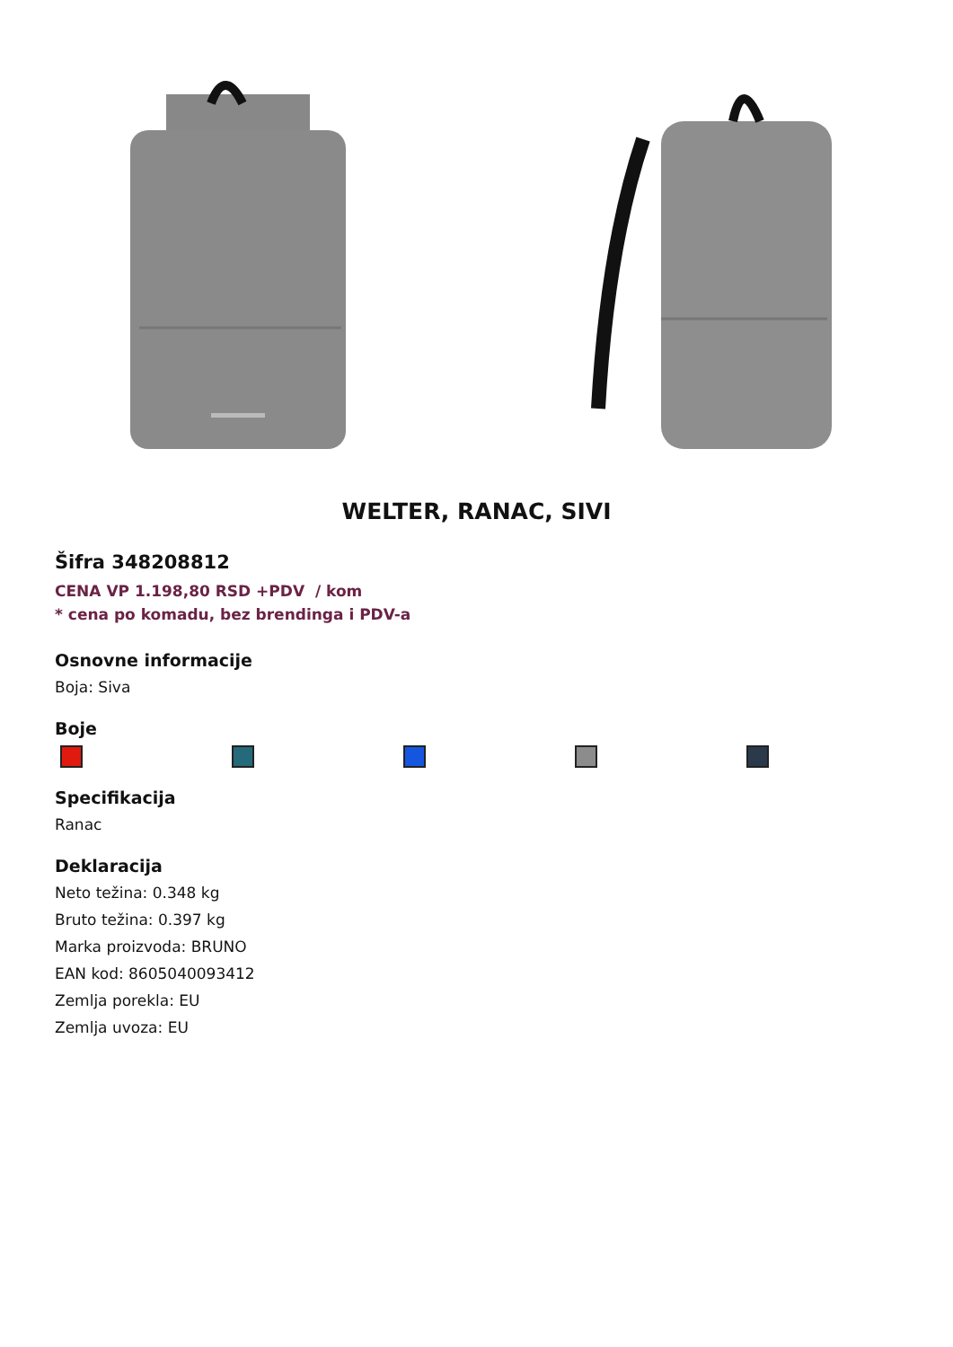WELTER, RANAC, SIVI
Šifra 348208812
CENA VP 1.198,80 RSD +PDV / kom
* cena po komadu, bez brendinga i PDV-a
Osnovne informacije
Boja: Siva
Boje
Specifikacija
Ranac
Deklaracija
Neto težina: 0.348 kg
Bruto težina: 0.397 kg
Marka proizvoda: BRUNO
EAN kod: 8605040093412
Zemlja porekla: EU
Zemlja uvoza: EU